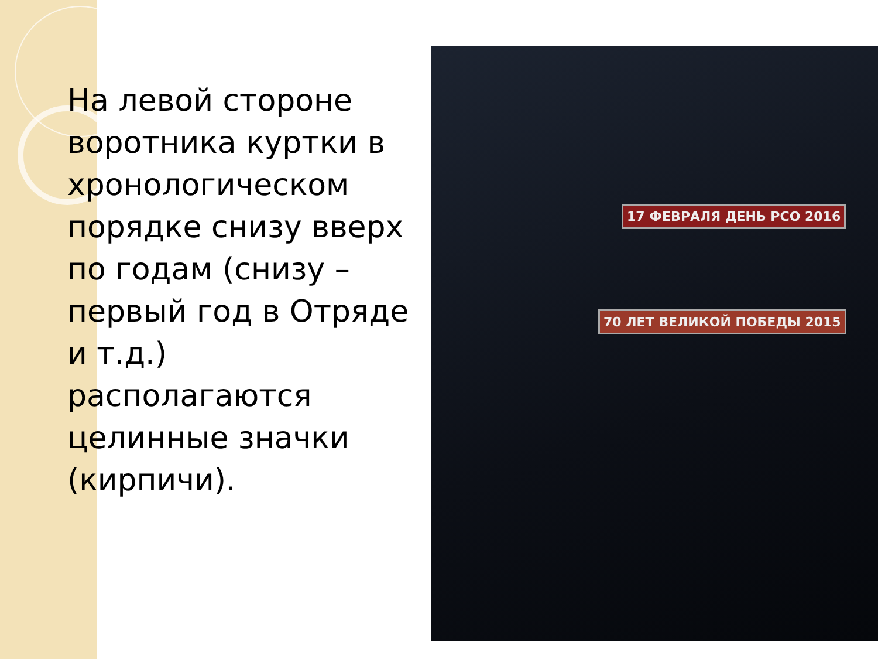На левой стороне воротника куртки в хронологическом порядке снизу вверх по годам (снизу – первый год в Отряде и т.д.) располагаются целинные значки (кирпичи).
17 ФЕВРАЛЯ ДЕНЬ РСО 2016
70 ЛЕТ ВЕЛИКОЙ ПОБЕДЫ 2015